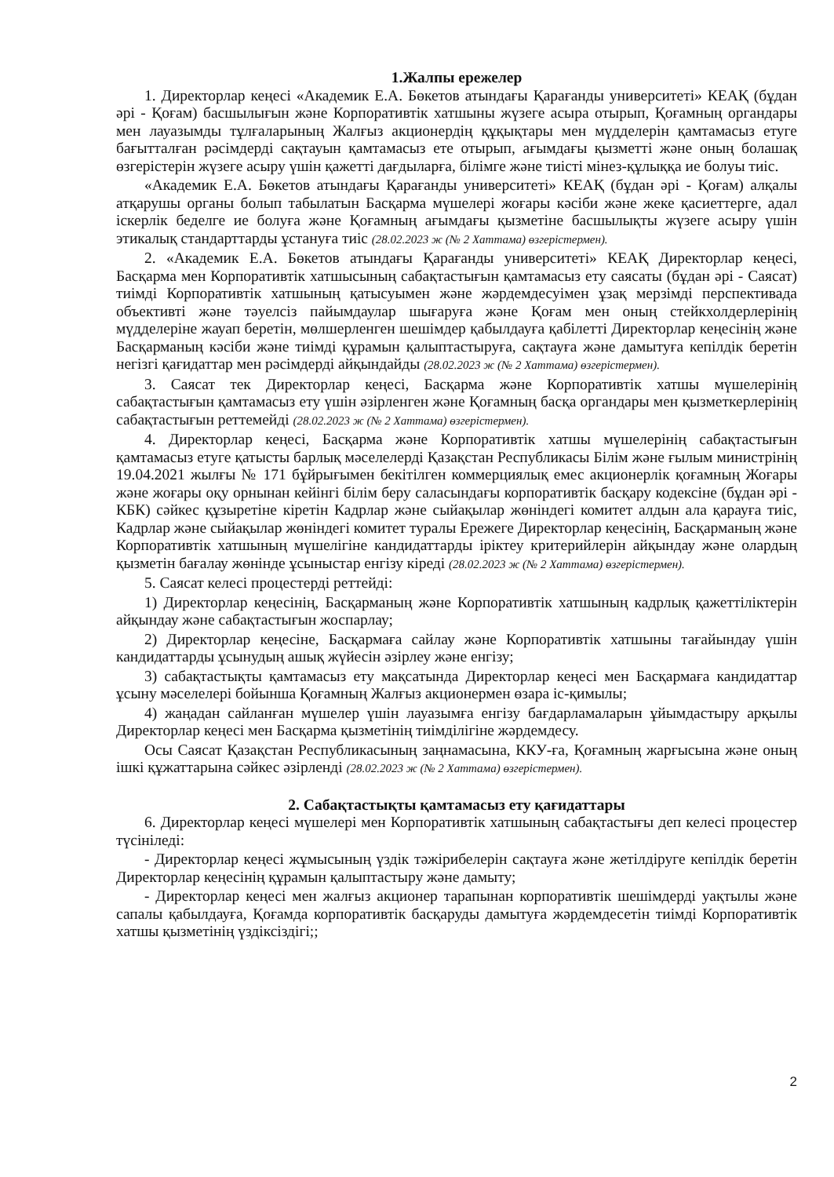1.Жалпы ережелер
1. Директорлар кеңесі «Академик Е.А. Бөкетов атындағы Қарағанды университеті» КЕАҚ (бұдан әрі - Қоғам) басшылығын және Корпоративтік хатшыны жүзеге асыра отырып, Қоғамның органдары мен лауазымды тұлғаларының Жалғыз акционердің құқықтары мен мүдделерін қамтамасыз етуге бағытталған рәсімдерді сақтауын қамтамасыз ете отырып, ағымдағы қызметті және оның болашақ өзгерістерін жүзеге асыру үшін қажетті дағдыларға, білімге және тиісті мінез-құлыққа ие болуы тиіс.
«Академик Е.А. Бөкетов атындағы Қарағанды университеті» КЕАҚ (бұдан әрі - Қоғам) алқалы атқарушы органы болып табылатын Басқарма мүшелері жоғары кәсіби және жеке қасиеттерге, адал іскерлік беделге ие болуға және Қоғамның ағымдағы қызметіне басшылықты жүзеге асыру үшін этикалық стандарттарды ұстануға тиіс (28.02.2023 ж (№ 2 Хаттама) өзгерістермен).
2. «Академик Е.А. Бөкетов атындағы Қарағанды университеті» КЕАҚ Директорлар кеңесі, Басқарма мен Корпоративтік хатшысының сабақтастығын қамтамасыз ету саясаты (бұдан әрі - Саясат) тиімді Корпоративтік хатшының қатысуымен және жәрдемдесуімен ұзақ мерзімді перспективада объективті және тәуелсіз пайымдаулар шығаруға және Қоғам мен оның стейкхолдерлерінің мүдделеріне жауап беретін, мөлшерленген шешімдер қабылдауға қабілетті Директорлар кеңесінің және Басқарманың кәсіби және тиімді құрамын қалыптастыруға, сақтауға және дамытуға кепілдік беретін негізгі қағидаттар мен рәсімдерді айқындайды (28.02.2023 ж (№ 2 Хаттама) өзгерістермен).
3. Саясат тек Директорлар кеңесі, Басқарма және Корпоративтік хатшы мүшелерінің сабақтастығын қамтамасыз ету үшін әзірленген және Қоғамның басқа органдары мен қызметкерлерінің сабақтастығын реттемейді (28.02.2023 ж (№ 2 Хаттама) өзгерістермен).
4. Директорлар кеңесі, Басқарма және Корпоративтік хатшы мүшелерінің сабақтастығын қамтамасыз етуге қатысты барлық мәселелерді Қазақстан Республикасы Білім және ғылым министрінің 19.04.2021 жылғы № 171 бұйрығымен бекітілген коммерциялық емес акционерлік қоғамның Жоғары және жоғары оқу орнынан кейінгі білім беру саласындағы корпоративтік басқару кодексіне (бұдан әрі - КБК) сәйкес құзыретіне кіретін Кадрлар және сыйақылар жөніндегі комитет алдын ала қарауға тиіс, Кадрлар және сыйақылар жөніндегі комитет туралы Ережеге Директорлар кеңесінің, Басқарманың және Корпоративтік хатшының мүшелігіне кандидаттарды іріктеу критерийлерін айқындау және олардың қызметін бағалау жөнінде ұсыныстар енгізу кіреді (28.02.2023 ж (№ 2 Хаттама) өзгерістермен).
5. Саясат келесі процестерді реттейді:
1) Директорлар кеңесінің, Басқарманың және Корпоративтік хатшының кадрлық қажеттіліктерін айқындау және сабақтастығын жоспарлау;
2) Директорлар кеңесіне, Басқармаға сайлау және Корпоративтік хатшыны тағайындау үшін кандидаттарды ұсынудың ашық жүйесін әзірлеу және енгізу;
3) сабақтастықты қамтамасыз ету мақсатында Директорлар кеңесі мен Басқармаға кандидаттар ұсыну мәселелері бойынша Қоғамның Жалғыз акционермен өзара іс-қимылы;
4) жаңадан сайланған мүшелер үшін лауазымға енгізу бағдарламаларын ұйымдастыру арқылы Директорлар кеңесі мен Басқарма қызметінің тиімділігіне жәрдемдесу.
Осы Саясат Қазақстан Республикасының заңнамасына, ККУ-ға, Қоғамның жарғысына және оның ішкі құжаттарына сәйкес әзірленді (28.02.2023 ж (№ 2 Хаттама) өзгерістермен).
2. Сабақтастықты қамтамасыз ету қағидаттары
6. Директорлар кеңесі мүшелері мен Корпоративтік хатшының сабақтастығы деп келесі процестер түсініледі:
- Директорлар кеңесі жұмысының үздік тәжірибелерін сақтауға және жетілдіруге кепілдік беретін Директорлар кеңесінің құрамын қалыптастыру және дамыту;
- Директорлар кеңесі мен жалғыз акционер тарапынан корпоративтік шешімдерді уақтылы және сапалы қабылдауға, Қоғамда корпоративтік басқаруды дамытуға жәрдемдесетін тиімді Корпоративтік хатшы қызметінің үздіксіздігі;;
2